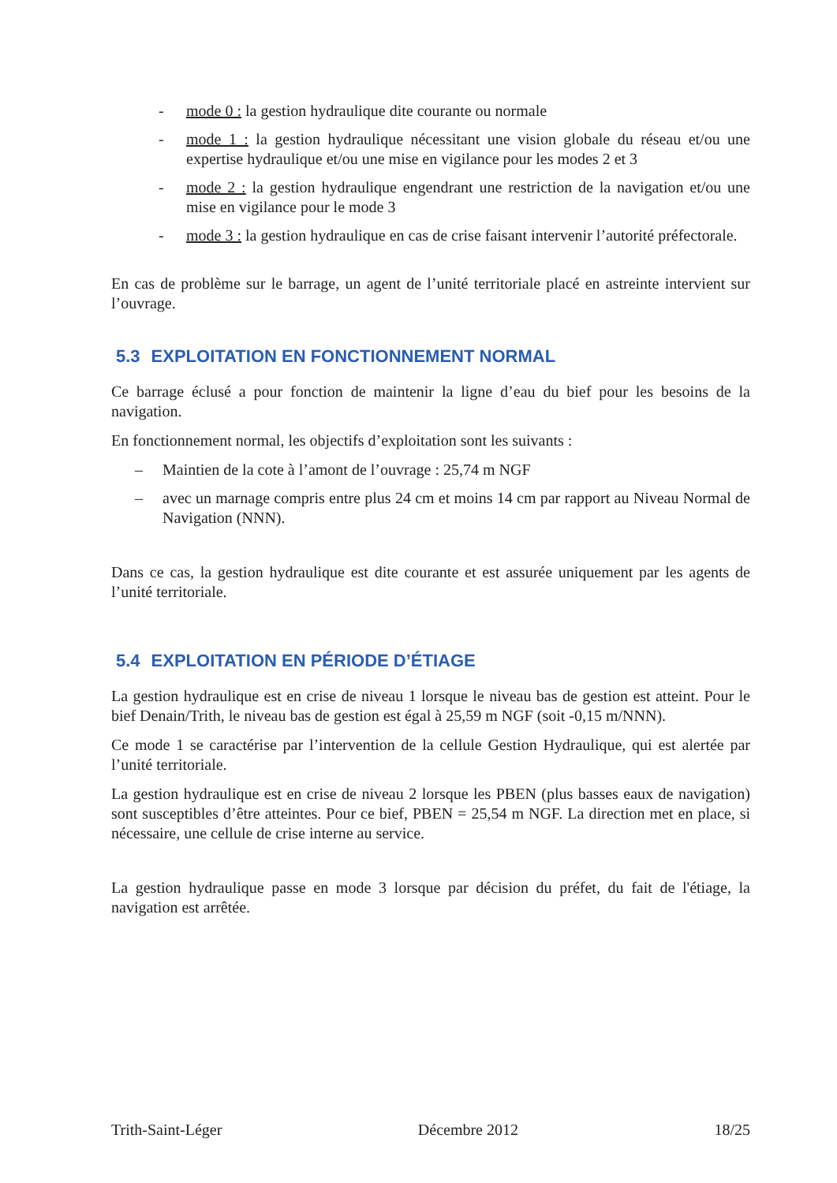- mode 0 : la gestion hydraulique dite courante ou normale
- mode 1 : la gestion hydraulique nécessitant une vision globale du réseau et/ou une expertise hydraulique et/ou une mise en vigilance pour les modes 2 et 3
- mode 2 : la gestion hydraulique engendrant une restriction de la navigation et/ou une mise en vigilance pour le mode 3
- mode 3 : la gestion hydraulique en cas de crise faisant intervenir l’autorité préfectorale.
En cas de problème sur le barrage, un agent de l’unité territoriale placé en astreinte intervient sur l’ouvrage.
5.3 EXPLOITATION EN FONCTIONNEMENT NORMAL
Ce barrage éclusé a pour fonction de maintenir la ligne d’eau du bief pour les besoins de la navigation.
En fonctionnement normal, les objectifs d’exploitation sont les suivants :
– Maintien de la cote à l’amont de l’ouvrage : 25,74 m NGF
– avec un marnage compris entre plus 24 cm et moins 14 cm par rapport au Niveau Normal de Navigation (NNN).
Dans ce cas, la gestion hydraulique est dite courante et est assurée uniquement par les agents de l’unité territoriale.
5.4 EXPLOITATION EN PÉRIODE D’ÉTIAGE
La gestion hydraulique est en crise de niveau 1 lorsque le niveau bas de gestion est atteint. Pour le bief Denain/Trith, le niveau bas de gestion est égal à 25,59 m NGF (soit -0,15 m/NNN).
Ce mode 1 se caractérise par l’intervention de la cellule Gestion Hydraulique, qui est alertée par l’unité territoriale.
La gestion hydraulique est en crise de niveau 2 lorsque les PBEN (plus basses eaux de navigation) sont susceptibles d’être atteintes. Pour ce bief, PBEN = 25,54 m NGF. La direction met en place, si nécessaire, une cellule de crise interne au service.
La gestion hydraulique passe en mode 3 lorsque par décision du préfet, du fait de l'étiage, la navigation est arrêtée.
Trith-Saint-Léger Décembre 2012 18/25